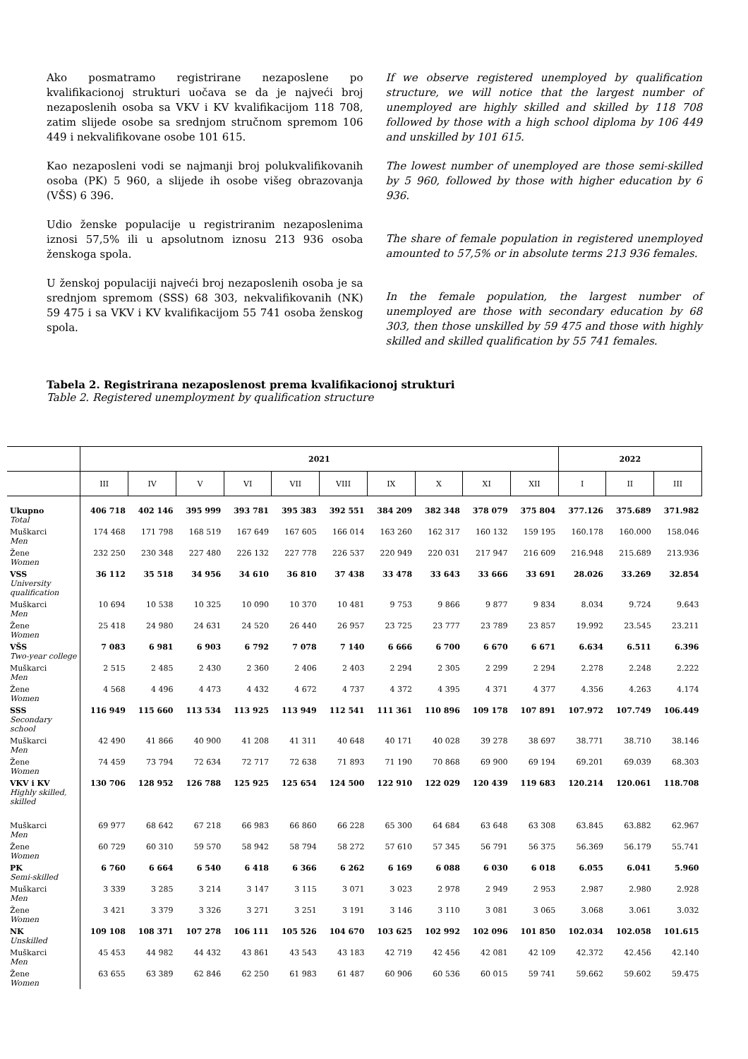Ako posmatramo registrirane nezaposlene po kvalifikacionoj strukturi uočava se da je najveći broj nezaposlenih osoba sa VKV i KV kvalifikacijom 118 708, zatim slijede osobe sa srednjom stručnom spremom 106 449 i nekvalifikovane osobe 101 615.
Kao nezaposleni vodi se najmanji broj polukvalifikovanih osoba (PK) 5 960, a slijede ih osobe višeg obrazovanja (VŠS) 6 396.
Udio ženske populacije u registriranim nezaposlenima iznosi 57,5% ili u apsolutnom iznosu 213 936 osoba ženskoga spola.
U ženskoj populaciji najveći broj nezaposlenih osoba je sa srednjom spremom (SSS) 68 303, nekvalifikovanih (NK) 59 475 i sa VKV i KV kvalifikacijom 55 741 osoba ženskog spola.
If we observe registered unemployed by qualification structure, we will notice that the largest number of unemployed are highly skilled and skilled by 118 708 followed by those with a high school diploma by 106 449 and unskilled by 101 615.
The lowest number of unemployed are those semi-skilled by 5 960, followed by those with higher education by 6 936.
The share of female population in registered unemployed amounted to 57,5% or in absolute terms 213 936 females.
In the female population, the largest number of unemployed are those with secondary education by 68 303, then those unskilled by 59 475 and those with highly skilled and skilled qualification by 55 741 females.
Tabela 2. Registrirana nezaposlenost prema kvalifikacionoj strukturi
Table 2. Registered unemployment by qualification structure
| | 2021 | | | | | | | | | | 2022 | | |
| --- | --- | --- | --- | --- | --- | --- | --- | --- | --- | --- | --- | --- | --- |
| | III | IV | V | VI | VII | VIII | IX | X | XI | XII | I | II | III |
| Ukupno Total | 406 718 | 402 146 | 395 999 | 393 781 | 395 383 | 392 551 | 384 209 | 382 348 | 378 079 | 375 804 | 377.126 | 375.689 | 371.982 |
| Muškarci Men | 174 468 | 171 798 | 168 519 | 167 649 | 167 605 | 166 014 | 163 260 | 162 317 | 160 132 | 159 195 | 160.178 | 160.000 | 158.046 |
| Žene Women | 232 250 | 230 348 | 227 480 | 226 132 | 227 778 | 226 537 | 220 949 | 220 031 | 217 947 | 216 609 | 216.948 | 215.689 | 213.936 |
| VSS University qualification | 36 112 | 35 518 | 34 956 | 34 610 | 36 810 | 37 438 | 33 478 | 33 643 | 33 666 | 33 691 | 28.026 | 33.269 | 32.854 |
| Muškarci Men | 10 694 | 10 538 | 10 325 | 10 090 | 10 370 | 10 481 | 9 753 | 9 866 | 9 877 | 9 834 | 8.034 | 9.724 | 9.643 |
| Žene Women | 25 418 | 24 980 | 24 631 | 24 520 | 26 440 | 26 957 | 23 725 | 23 777 | 23 789 | 23 857 | 19.992 | 23.545 | 23.211 |
| VŠS Two-year college | 7 083 | 6 981 | 6 903 | 6 792 | 7 078 | 7 140 | 6 666 | 6 700 | 6 670 | 6 671 | 6.634 | 6.511 | 6.396 |
| Muškarci Men | 2 515 | 2 485 | 2 430 | 2 360 | 2 406 | 2 403 | 2 294 | 2 305 | 2 299 | 2 294 | 2.278 | 2.248 | 2.222 |
| Žene Women | 4 568 | 4 496 | 4 473 | 4 432 | 4 672 | 4 737 | 4 372 | 4 395 | 4 371 | 4 377 | 4.356 | 4.263 | 4.174 |
| SSS Secondary school | 116 949 | 115 660 | 113 534 | 113 925 | 113 949 | 112 541 | 111 361 | 110 896 | 109 178 | 107 891 | 107.972 | 107.749 | 106.449 |
| Muškarci Men | 42 490 | 41 866 | 40 900 | 41 208 | 41 311 | 40 648 | 40 171 | 40 028 | 39 278 | 38 697 | 38.771 | 38.710 | 38.146 |
| Žene Women | 74 459 | 73 794 | 72 634 | 72 717 | 72 638 | 71 893 | 71 190 | 70 868 | 69 900 | 69 194 | 69.201 | 69.039 | 68.303 |
| VKV i KV Highly skilled, skilled | 130 706 | 128 952 | 126 788 | 125 925 | 125 654 | 124 500 | 122 910 | 122 029 | 120 439 | 119 683 | 120.214 | 120.061 | 118.708 |
| Muškarci Men | 69 977 | 68 642 | 67 218 | 66 983 | 66 860 | 66 228 | 65 300 | 64 684 | 63 648 | 63 308 | 63.845 | 63.882 | 62.967 |
| Žene Women | 60 729 | 60 310 | 59 570 | 58 942 | 58 794 | 58 272 | 57 610 | 57 345 | 56 791 | 56 375 | 56.369 | 56.179 | 55.741 |
| PK Semi-skilled | 6 760 | 6 664 | 6 540 | 6 418 | 6 366 | 6 262 | 6 169 | 6 088 | 6 030 | 6 018 | 6.055 | 6.041 | 5.960 |
| Muškarci Men | 3 339 | 3 285 | 3 214 | 3 147 | 3 115 | 3 071 | 3 023 | 2 978 | 2 949 | 2 953 | 2.987 | 2.980 | 2.928 |
| Žene Women | 3 421 | 3 379 | 3 326 | 3 271 | 3 251 | 3 191 | 3 146 | 3 110 | 3 081 | 3 065 | 3.068 | 3.061 | 3.032 |
| NK Unskilled | 109 108 | 108 371 | 107 278 | 106 111 | 105 526 | 104 670 | 103 625 | 102 992 | 102 096 | 101 850 | 102.034 | 102.058 | 101.615 |
| Muškarci Men | 45 453 | 44 982 | 44 432 | 43 861 | 43 543 | 43 183 | 42 719 | 42 456 | 42 081 | 42 109 | 42.372 | 42.456 | 42.140 |
| Žene Women | 63 655 | 63 389 | 62 846 | 62 250 | 61 983 | 61 487 | 60 906 | 60 536 | 60 015 | 59 741 | 59.662 | 59.602 | 59.475 |